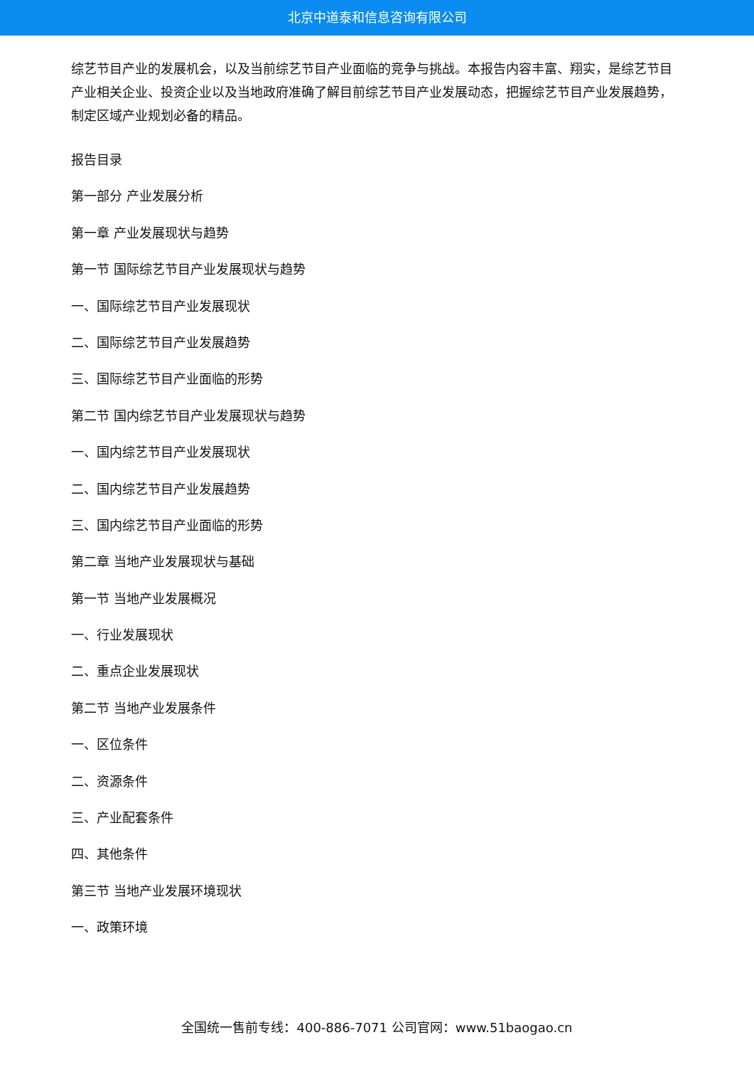北京中道泰和信息咨询有限公司
综艺节目产业的发展机会，以及当前综艺节目产业面临的竞争与挑战。本报告内容丰富、翔实，是综艺节目产业相关企业、投资企业以及当地政府准确了解目前综艺节目产业发展动态，把握综艺节目产业发展趋势，制定区域产业规划必备的精品。
报告目录
第一部分 产业发展分析
第一章 产业发展现状与趋势
第一节 国际综艺节目产业发展现状与趋势
一、国际综艺节目产业发展现状
二、国际综艺节目产业发展趋势
三、国际综艺节目产业面临的形势
第二节 国内综艺节目产业发展现状与趋势
一、国内综艺节目产业发展现状
二、国内综艺节目产业发展趋势
三、国内综艺节目产业面临的形势
第二章 当地产业发展现状与基础
第一节 当地产业发展概况
一、行业发展现状
二、重点企业发展现状
第二节 当地产业发展条件
一、区位条件
二、资源条件
三、产业配套条件
四、其他条件
第三节 当地产业发展环境现状
一、政策环境
全国统一售前专线：400-886-7071 公司官网：www.51baogao.cn